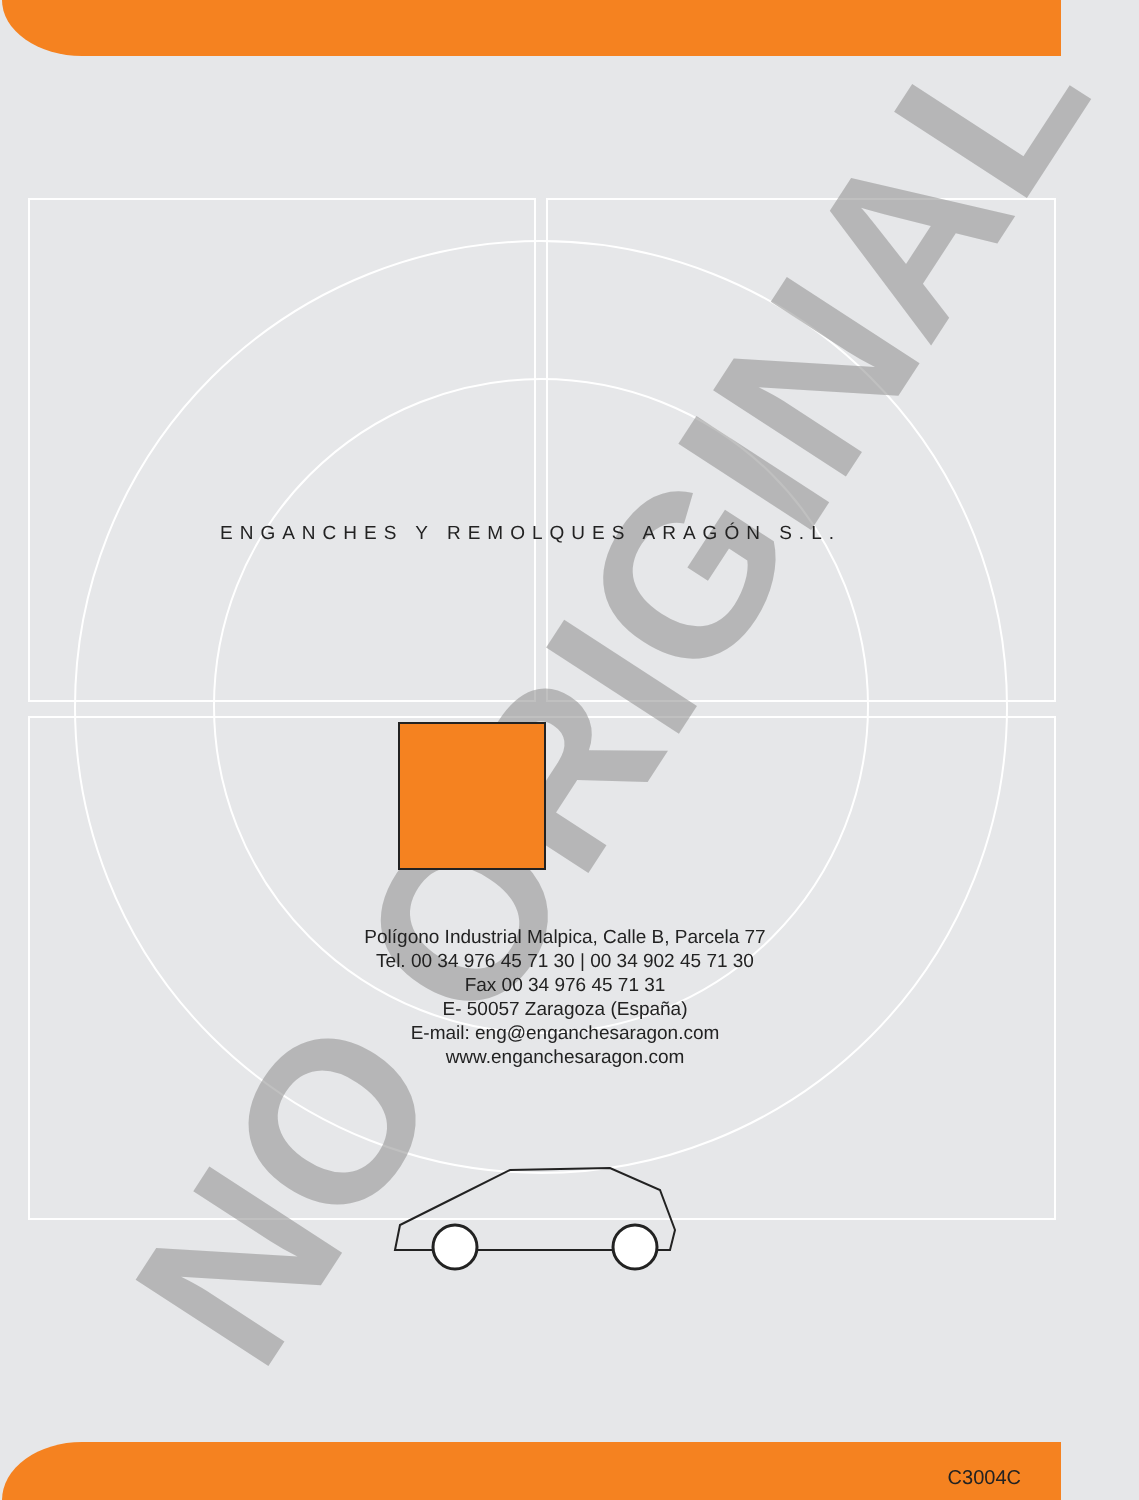NO ORIGINAL
ENGANCHES Y REMOLQUES ARAGÓN S.L.
Polígono Industrial Malpica, Calle B, Parcela 77
Tel. 00 34 976 45 71 30 | 00 34 902 45 71 30
Fax 00 34 976 45 71 31
E- 50057 Zaragoza (España)
E-mail: eng@enganchesaragon.com
www.enganchesaragon.com
C3004C